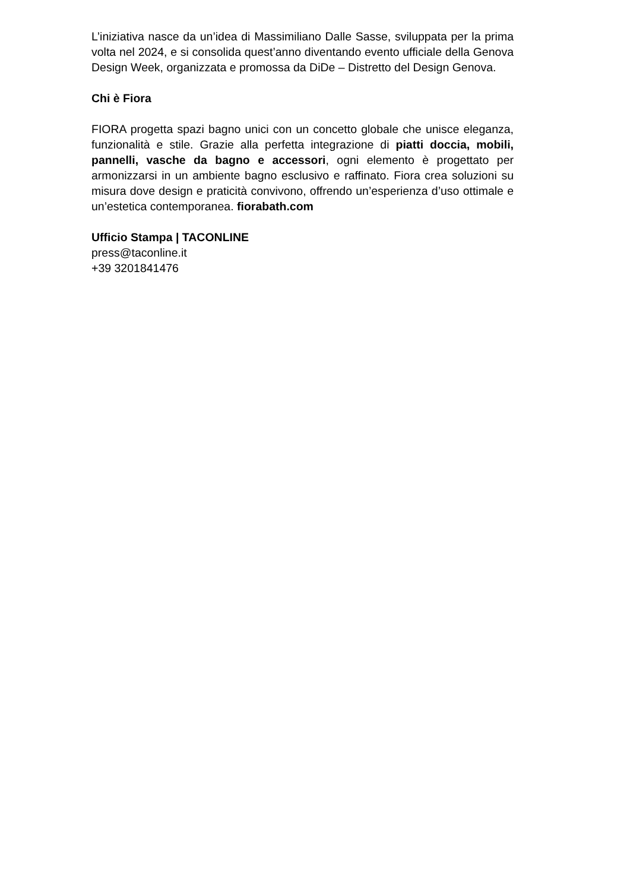L’iniziativa nasce da un’idea di Massimiliano Dalle Sasse, sviluppata per la prima volta nel 2024, e si consolida quest’anno diventando evento ufficiale della Genova Design Week, organizzata e promossa da DiDe – Distretto del Design Genova.
Chi è Fiora
FIORA progetta spazi bagno unici con un concetto globale che unisce eleganza, funzionalità e stile. Grazie alla perfetta integrazione di piatti doccia, mobili, pannelli, vasche da bagno e accessori, ogni elemento è progettato per armonizzarsi in un ambiente bagno esclusivo e raffinato. Fiora crea soluzioni su misura dove design e praticità convivono, offrendo un’esperienza d’uso ottimale e un’estetica contemporanea. fiorabath.com
Ufficio Stampa | TACONLINE
press@taconline.it
+39 3201841476